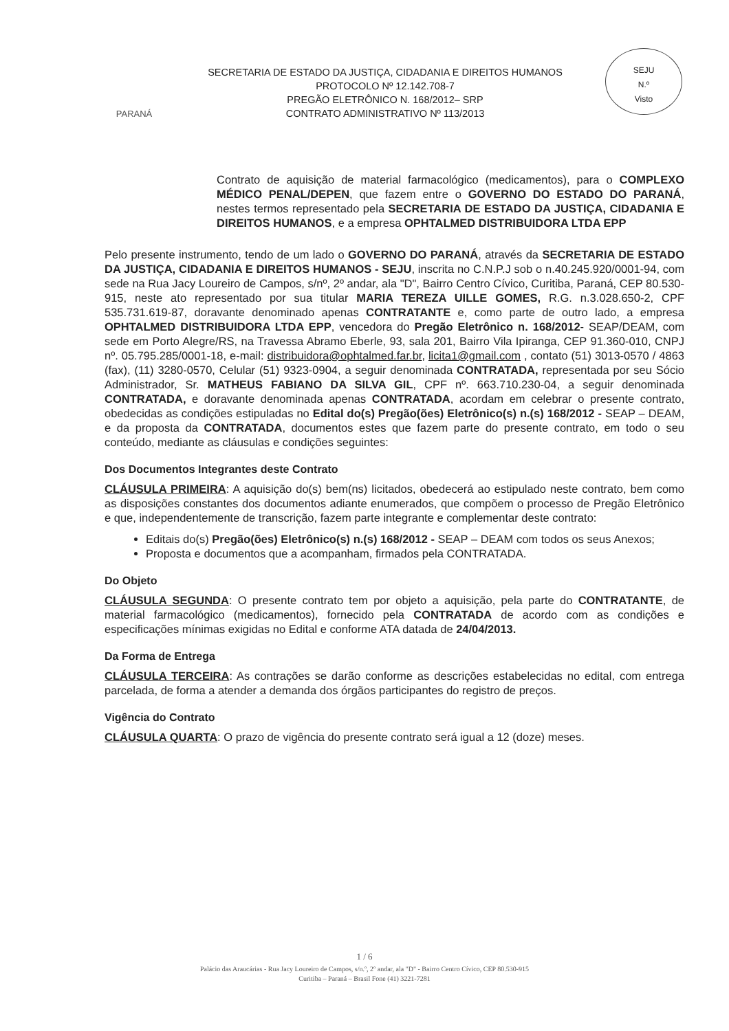PARANÁ
SECRETARIA DE ESTADO DA JUSTIÇA, CIDADANIA E DIREITOS HUMANOS
PROTOCOLO Nº 12.142.708-7
PREGÃO ELETRÔNICO N. 168/2012– SRP
CONTRATO ADMINISTRATIVO Nº 113/2013
SEJU
N.º
Visto
Contrato de aquisição de material farmacológico (medicamentos), para o COMPLEXO MÉDICO PENAL/DEPEN, que fazem entre o GOVERNO DO ESTADO DO PARANÁ, nestes termos representado pela SECRETARIA DE ESTADO DA JUSTIÇA, CIDADANIA E DIREITOS HUMANOS, e a empresa OPHTALMED DISTRIBUIDORA LTDA EPP
Pelo presente instrumento, tendo de um lado o GOVERNO DO PARANÁ, através da SECRETARIA DE ESTADO DA JUSTIÇA, CIDADANIA E DIREITOS HUMANOS - SEJU, inscrita no C.N.P.J sob o n.40.245.920/0001-94, com sede na Rua Jacy Loureiro de Campos, s/nº, 2º andar, ala "D", Bairro Centro Cívico, Curitiba, Paraná, CEP 80.530-915, neste ato representado por sua titular MARIA TEREZA UILLE GOMES, R.G. n.3.028.650-2, CPF 535.731.619-87, doravante denominado apenas CONTRATANTE e, como parte de outro lado, a empresa OPHTALMED DISTRIBUIDORA LTDA EPP, vencedora do Pregão Eletrônico n. 168/2012- SEAP/DEAM, com sede em Porto Alegre/RS, na Travessa Abramo Eberle, 93, sala 201, Bairro Vila Ipiranga, CEP 91.360-010, CNPJ nº. 05.795.285/0001-18, e-mail: distribuidora@ophtalmed.far.br, licita1@gmail.com , contato (51) 3013-0570 / 4863 (fax), (11) 3280-0570, Celular (51) 9323-0904, a seguir denominada CONTRATADA, representada por seu Sócio Administrador, Sr. MATHEUS FABIANO DA SILVA GIL, CPF nº. 663.710.230-04, a seguir denominada CONTRATADA, e doravante denominada apenas CONTRATADA, acordam em celebrar o presente contrato, obedecidas as condições estipuladas no Edital do(s) Pregão(ões) Eletrônico(s) n.(s) 168/2012 - SEAP – DEAM, e da proposta da CONTRATADA, documentos estes que fazem parte do presente contrato, em todo o seu conteúdo, mediante as cláusulas e condições seguintes:
Dos Documentos Integrantes deste Contrato
CLÁUSULA PRIMEIRA: A aquisição do(s) bem(ns) licitados, obedecerá ao estipulado neste contrato, bem como as disposições constantes dos documentos adiante enumerados, que compõem o processo de Pregão Eletrônico e que, independentemente de transcrição, fazem parte integrante e complementar deste contrato:
Editais do(s) Pregão(ões) Eletrônico(s) n.(s) 168/2012 - SEAP – DEAM com todos os seus Anexos;
Proposta e documentos que a acompanham, firmados pela CONTRATADA.
Do Objeto
CLÁUSULA SEGUNDA: O presente contrato tem por objeto a aquisição, pela parte do CONTRATANTE, de material farmacológico (medicamentos), fornecido pela CONTRATADA de acordo com as condições e especificações mínimas exigidas no Edital e conforme ATA datada de 24/04/2013.
Da Forma de Entrega
CLÁUSULA TERCEIRA: As contrações se darão conforme as descrições estabelecidas no edital, com entrega parcelada, de forma a atender a demanda dos órgãos participantes do registro de preços.
Vigência do Contrato
CLÁUSULA QUARTA: O prazo de vigência do presente contrato será igual a 12 (doze) meses.
1 / 6
Palácio das Araucárias - Rua Jacy Loureiro de Campos, s/n.º, 2º andar, ala "D" - Bairro Centro Cívico, CEP 80.530-915
Curitiba – Paraná – Brasil Fone (41) 3221-7281